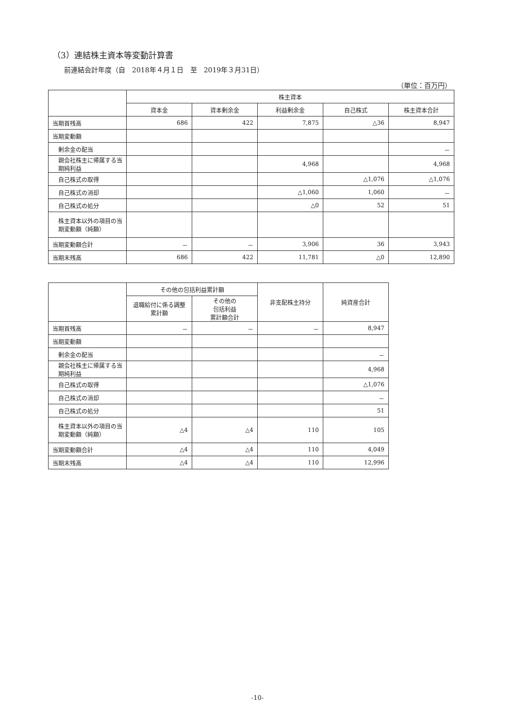（3）連結株主資本等変動計算書
前連結会計年度（自　2018年４月１日　至　2019年３月31日）
（単位：百万円）
| | 株主資本 | | | | |
| --- | --- | --- | --- | --- | --- |
| | 資本金 | 資本剰余金 | 利益剰余金 | 自己株式 | 株主資本合計 |
| 当期首残高 | 686 | 422 | 7,875 | △36 | 8,947 |
| 当期変動額 | | | | | |
| 剰余金の配当 | | | | | － |
| 親会社株主に帰属する当期純利益 | | | 4,968 | | 4,968 |
| 自己株式の取得 | | | | △1,076 | △1,076 |
| 自己株式の消却 | | | △1,060 | 1,060 | － |
| 自己株式の処分 | | | △0 | 52 | 51 |
| 株主資本以外の項目の当期変動額（純額） | | | | | |
| 当期変動額合計 | － | － | 3,906 | 36 | 3,943 |
| 当期末残高 | 686 | 422 | 11,781 | △0 | 12,890 |
| | その他の包括利益累計額 | | 非支配株主持分 | 純資産合計 |
| --- | --- | --- | --- | --- |
| | 退職給付に係る調整累計額 | その他の 包括利益 累計額合計 | | |
| 当期首残高 | － | － | － | 8,947 |
| 当期変動額 | | | | |
| 剰余金の配当 | | | | － |
| 親会社株主に帰属する当期純利益 | | | | 4,968 |
| 自己株式の取得 | | | | △1,076 |
| 自己株式の消却 | | | | － |
| 自己株式の処分 | | | | 51 |
| 株主資本以外の項目の当期変動額（純額） | △4 | △4 | 110 | 105 |
| 当期変動額合計 | △4 | △4 | 110 | 4,049 |
| 当期末残高 | △4 | △4 | 110 | 12,996 |
-10-